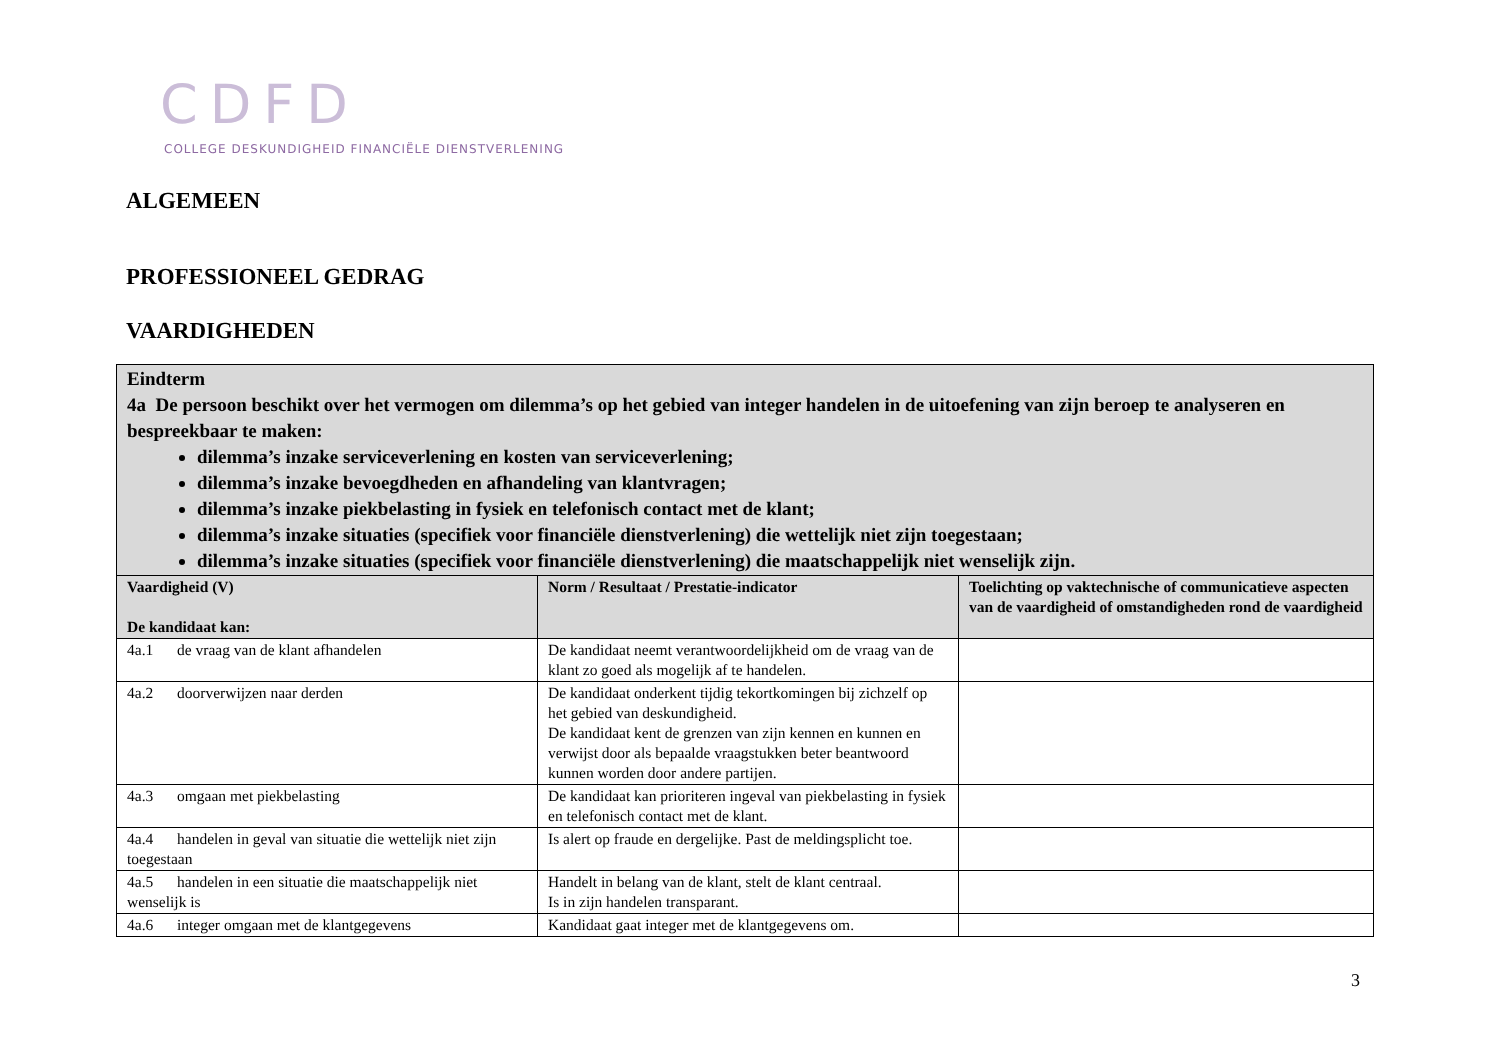CDFD
COLLEGE DESKUNDIGHEID FINANCIËLE DIENSTVERLENING
ALGEMEEN
PROFESSIONEEL GEDRAG
VAARDIGHEDEN
| Eindterm 4a De persoon beschikt over het vermogen om dilemma’s op het gebied van integer handelen in de uitoefening van zijn beroep te analyseren en bespreekbaar te maken: dilemma’s inzake serviceverlening en kosten van serviceverlening; dilemma’s inzake bevoegdheden en afhandeling van klantvragen; dilemma’s inzake piekbelasting in fysiek en telefonisch contact met de klant; dilemma’s inzake situaties (specifiek voor financiële dienstverlening) die wettelijk niet zijn toegestaan; dilemma’s inzake situaties (specifiek voor financiële dienstverlening) die maatschappelijk niet wenselijk zijn. | | |
| Vaardigheid (V) De kandidaat kan: | Norm / Resultaat / Prestatie-indicator | Toelichting op vaktechnische of communicatieve aspecten van de vaardigheid of omstandigheden rond de vaardigheid |
| 4a.1 de vraag van de klant afhandelen | De kandidaat neemt verantwoordelijkheid om de vraag van de klant zo goed als mogelijk af te handelen. | |
| 4a.2 doorverwijzen naar derden | De kandidaat onderkent tijdig tekortkomingen bij zichzelf op het gebied van deskundigheid. De kandidaat kent de grenzen van zijn kennen en kunnen en verwijst door als bepaalde vraagstukken beter beantwoord kunnen worden door andere partijen. | |
| 4a.3 omgaan met piekbelasting | De kandidaat kan prioriteren ingeval van piekbelasting in fysiek en telefonisch contact met de klant. | |
| 4a.4 handelen in geval van situatie die wettelijk niet zijn toegestaan | Is alert op fraude en dergelijke. Past de meldingsplicht toe. | |
| 4a.5 handelen in een situatie die maatschappelijk niet wenselijk is | Handelt in belang van de klant, stelt de klant centraal. Is in zijn handelen transparant. | |
| 4a.6 integer omgaan met de klantgegevens | Kandidaat gaat integer met de klantgegevens om. | |
3